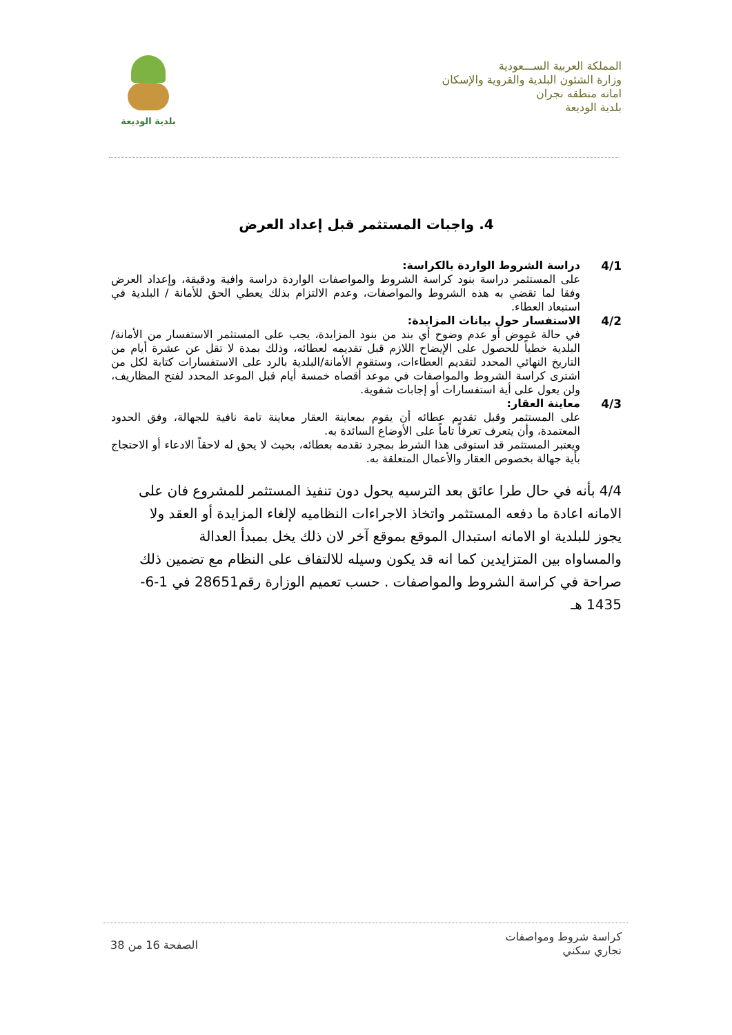المملكة العربية الســـعودية
وزارة الشئون البلدية والقروية والإسكان
امانه منطقه نجران
بلدية الوديعة
بلدية الوديعة
4. واجبات المستثمر قبل إعداد العرض
4/1 دراسة الشروط الواردة بالكراسة:
على المستثمر دراسة بنود كراسة الشروط والمواصفات الواردة دراسة وافية ودقيقة، وإعداد العرض وفقا لما تقضي به هذه الشروط والمواصفات، وعدم الالتزام بذلك يعطي الحق للأمانة / البلدية في استبعاد العطاء.
4/2 الاستفسار حول بيانات المزايدة:
في حالة غموض أو عدم وضوح أي بند من بنود المزايدة، يجب على المستثمر الاستفسار من الأمانة/البلدية خطياً للحصول على الإيضاح اللازم قبل تقديمه لعطائه، وذلك بمدة لا تقل عن عشرة أيام من التاريخ النهائي المحدد لتقديم العطاءات، وستقوم الأمانة/البلدية بالرد على الاستفسارات كتابة لكل من اشترى كراسة الشروط والمواصفات في موعد أقصاه خمسة أيام قبل الموعد المحدد لفتح المظاريف، ولن يعول على أية استفسارات أو إجابات شفوية.
4/3 معاينة العقار:
على المستثمر وقبل تقديم عطائه أن يقوم بمعاينة العقار معاينة تامة نافية للجهالة، وفق الحدود المعتمدة، وأن يتعرف تعرفاً تاماً على الأوضاع السائدة به.
ويعتبر المستثمر قد استوفى هذا الشرط بمجرد تقدمه بعطائه، بحيث لا يحق له لاحقاً الادعاء أو الاحتجاج بأية جهالة بخصوص العقار والأعمال المتعلقة به.
4/4 بأنه في حال طرا عائق بعد الترسيه يحول دون تنفيذ المستثمر للمشروع فان على الامانه اعادة ما دفعه المستثمر واتخاذ الاجراءات النظاميه لإلغاء المزايدة أو العقد ولا يجوز للبلدية او الامانه استبدال الموقع بموقع آخر لان ذلك يخل بمبدأ العدالة والمساواه بين المتزايدين كما انه قد يكون وسيله للالتفاف على النظام مع تضمين ذلك صراحة في كراسة الشروط والمواصفات . حسب تعميم الوزارة رقم28651 في 1-6-1435 هـ
كراسة شروط ومواصفات
تجاري سكني
الصفحة 16 من 38